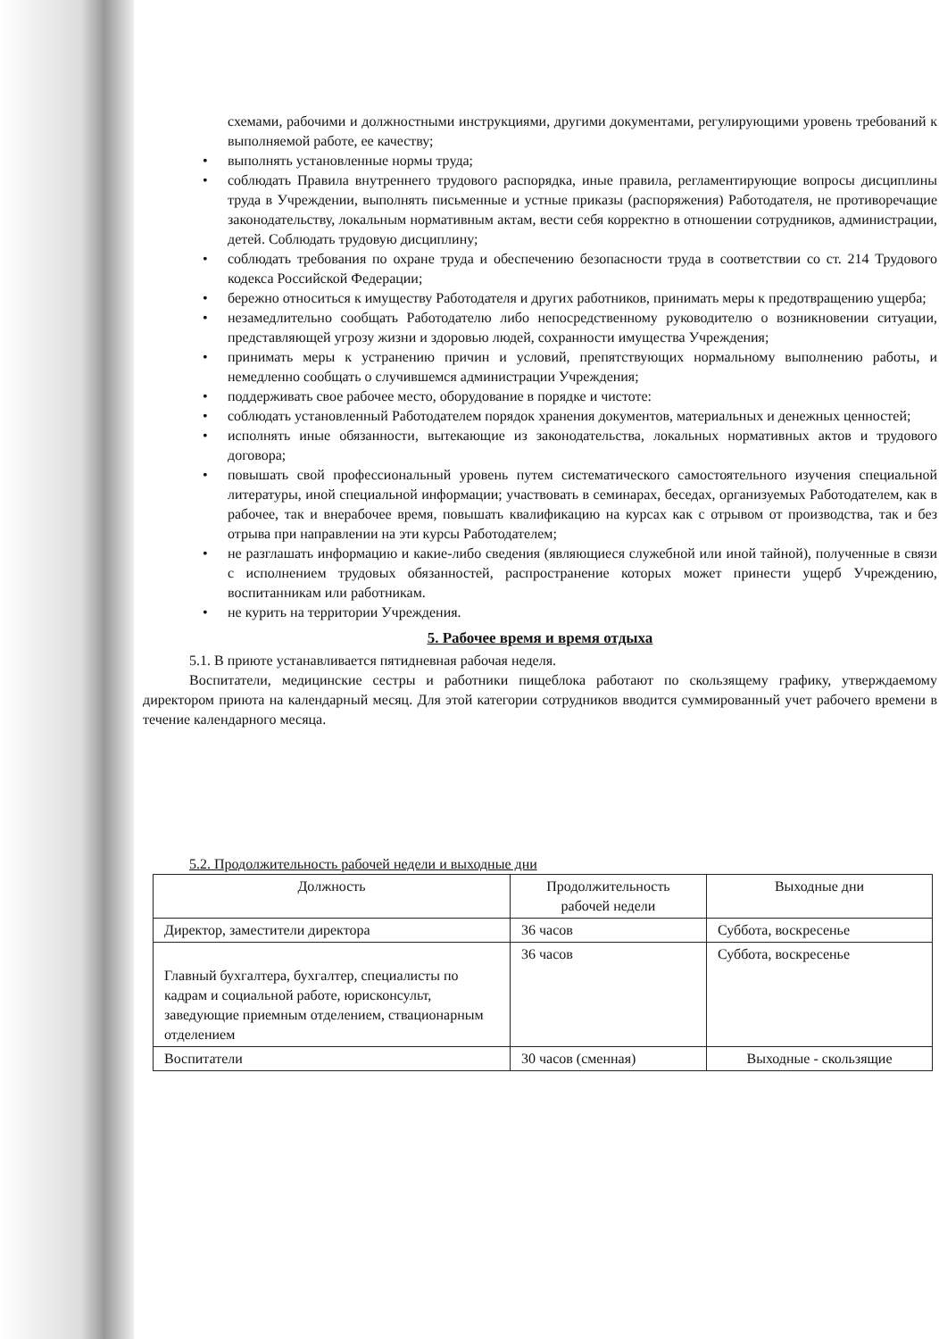схемами, рабочими и должностными инструкциями, другими документами, регулирующими уровень требований к выполняемой работе, ее качеству;
• выполнять установленные нормы труда;
• соблюдать Правила внутреннего трудового распорядка, иные правила, регламентирующие вопросы дисциплины труда в Учреждении, выполнять письменные и устные приказы (распоряжения) Работодателя, не противоречащие законодательству, локальным нормативным актам, вести себя корректно в отношении сотрудников, администрации, детей. Соблюдать трудовую дисциплину;
• соблюдать требования по охране труда и обеспечению безопасности труда в соответствии со ст. 214 Трудового кодекса Российской Федерации;
• бережно относиться к имуществу Работодателя и других работников, принимать меры к предотвращению ущерба;
• незамедлительно сообщать Работодателю либо непосредственному руководителю о возникновении ситуации, представляющей угрозу жизни и здоровью людей, сохранности имущества Учреждения;
• принимать меры к устранению причин и условий, препятствующих нормальному выполнению работы, и немедленно сообщать о случившемся администрации Учреждения;
• поддерживать свое рабочее место, оборудование в порядке и чистоте:
• соблюдать установленный Работодателем порядок хранения документов, материальных и денежных ценностей;
• исполнять иные обязанности, вытекающие из законодательства, локальных нормативных актов и трудового договора;
• повышать свой профессиональный уровень путем систематического самостоятельного изучения специальной литературы, иной специальной информации; участвовать в семинарах, беседах, организуемых Работодателем, как в рабочее, так и внерабочее время, повышать квалификацию на курсах как с отрывом от производства, так и без отрыва при направлении на эти курсы Работодателем;
• не разглашать информацию и какие-либо сведения (являющиеся служебной или иной тайной), полученные в связи с исполнением трудовых обязанностей, распространение которых может принести ущерб Учреждению, воспитанникам или работникам.
• не курить на территории Учреждения.
5. Рабочее время и время отдыха
5.1. В приюте устанавливается пятидневная рабочая неделя.
Воспитатели, медицинские сестры и работники пищеблока работают по скользящему графику, утверждаемому директором приюта на календарный месяц. Для этой категории сотрудников вводится суммированный учет рабочего времени в течение календарного месяца.
5.2. Продолжительность рабочей недели и выходные дни
| Должность | Продолжительность рабочей недели | Выходные дни |
| Директор, заместители директора | 36 часов | Суббота, воскресенье |
| Главный бухгалтера, бухгалтер, специалисты по кадрам и социальной работе, юрисконсульт, заведующие приемным отделением, ствационарным отделением | 36 часов | Суббота, воскресенье |
| Воспитатели | 30 часов (сменная) | Выходные - скользящие |